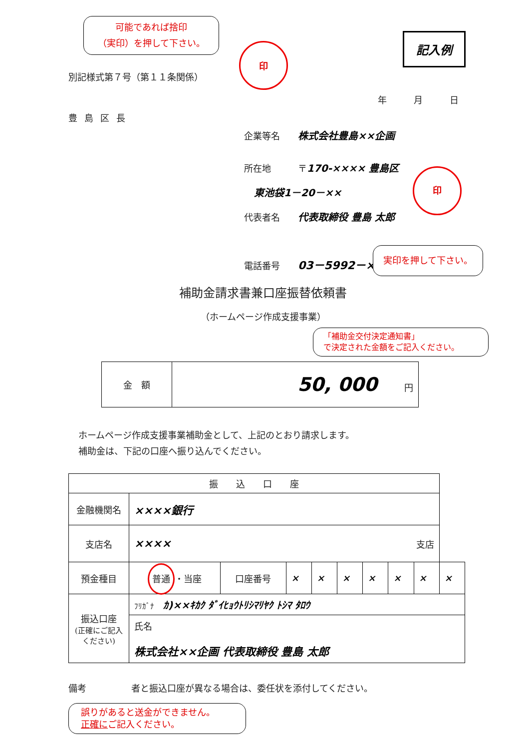可能であれば捨印
（実印）を押して下さい。
印
記入例
別記様式第７号（第１１条関係）
年　　　月　　　日
豊島区長
企業等名　　株式会社豊島××企画
所在地　　　〒170-×××× 豊島区
　東池袋1－20－××
代表者名　　代表取締役 豊島 太郎
電話番号　　03－5992－××××
印
実印を押して下さい。
補助金請求書兼口座振替依頼書
（ホームページ作成支援事業）
「補助金交付決定通知書」
で決定された金額をご記入ください。
| 金 額 | 50, 000 円 |
ホームページ作成支援事業補助金として、上記のとおり請求します。
補助金は、下記の口座へ振り込んでください。
| 振 込 口 座 | | | | | | | | | |
| 金融機関名 | ××××銀行 | | | | | | | | |
| 支店名 | ×××× 支店 | | | | | | | | |
| 預金種目 | 普通 ・当座 | 口座番号 | × | × | × | × | × | × | × |
| 振込口座 (正確にご記入ください) | ﾌﾘｶﾞﾅ ｶ)××ｷｶｸ ﾀﾞｲﾋｮｳﾄﾘｼﾏﾘﾔｸ ﾄｼﾏ ﾀﾛｳ | | | | | | | | |
| | 氏名 株式会社××企画 代表取締役 豊島 太郎 | | | | | | | | |
備考　　　　　者と振込口座が異なる場合は、委任状を添付してください。
誤りがあると送金ができません。
正確にご記入ください。